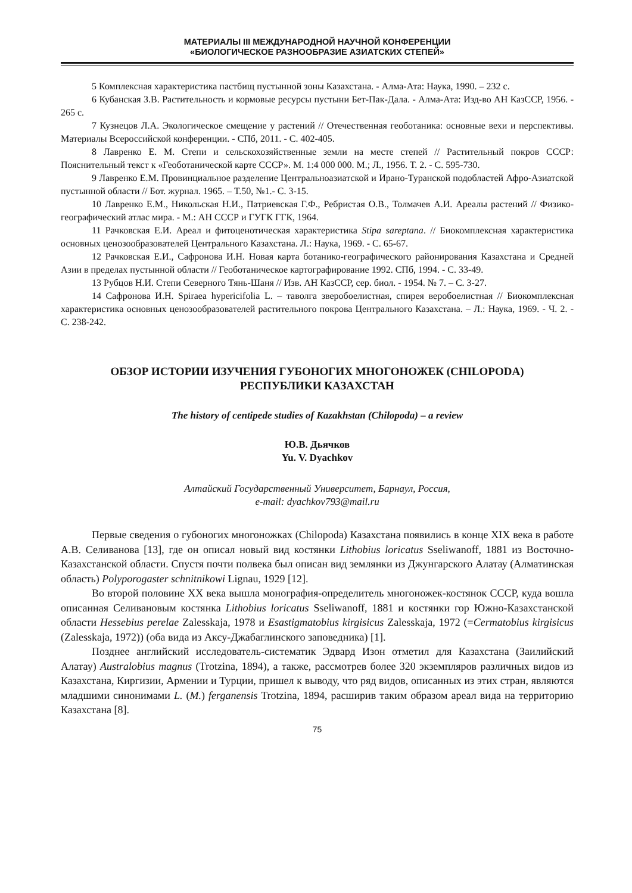МАТЕРИАЛЫ III МЕЖДУНАРОДНОЙ НАУЧНОЙ КОНФЕРЕНЦИИ
«БИОЛОГИЧЕСКОЕ РАЗНООБРАЗИЕ АЗИАТСКИХ СТЕПЕЙ»
5 Комплексная характеристика пастбищ пустынной зоны Казахстана. - Алма-Ата: Наука, 1990. – 232 с.
6 Кубанская З.В. Растительность и кормовые ресурсы пустыни Бет-Пак-Дала. - Алма-Ата: Изд-во АН КазССР, 1956. - 265 с.
7 Кузнецов Л.А. Экологическое смещение у растений // Отечественная геоботаника: основные вехи и перспективы. Материалы Всероссийской конференции. - СПб, 2011. - С. 402-405.
8 Лавренко Е. М. Степи и сельскохозяйственные земли на месте степей // Растительный покров СССР: Пояснительный текст к «Геоботанической карте СССР». М. 1:4 000 000. М.; Л., 1956. Т. 2. - С. 595-730.
9 Лавренко Е.М. Провинциальное разделение Центральноазиатской и Ирано-Туранской подобластей Афро-Азиатской пустынной области // Бот. журнал. 1965. – Т.50, №1.- С. 3-15.
10 Лавренко Е.М., Никольская Н.И., Патриевская Г.Ф., Ребристая О.В., Толмачев А.И. Ареалы растений // Физико-географический атлас мира. - М.: АН СССР и ГУГК ГГК, 1964.
11 Рачковская Е.И. Ареал и фитоценотическая характеристика Stipa sareptana. // Биокомплексная характеристика основных ценозообразователей Центрального Казахстана. Л.: Наука, 1969. - С. 65-67.
12 Рачковская Е.И., Сафронова И.Н. Новая карта ботанико-географического районирования Казахстана и Средней Азии в пределах пустынной области // Геоботаническое картографирование 1992. СПб, 1994. - С. 33-49.
13 Рубцов Н.И. Степи Северного Тянь-Шаня // Изв. АН КазССР, сер. биол. - 1954. № 7. – С. 3-27.
14 Сафронова И.Н. Spiraea hypericifolia L. – таволга зверобоелистная, спирея веробоелистная // Биокомплексная характеристика основных ценозообразователей растительного покрова Центрального Казахстана. – Л.: Наука, 1969. - Ч. 2. - С. 238-242.
ОБЗОР ИСТОРИИ ИЗУЧЕНИЯ ГУБОНОГИХ МНОГОНОЖЕК (CHILOPODA)
РЕСПУБЛИКИ КАЗАХСТАН
The history of centipede studies of Kazakhstan (Chilopoda) – a review
Ю.В. Дьячков
Yu. V. Dyachkov
Алтайский Государственный Университет, Барнаул, Россия,
e-mail: dyachkov793@mail.ru
Первые сведения о губоногих многоножках (Chilopoda) Казахстана появились в конце XIX века в работе А.В. Селиванова [13], где он описал новый вид костянки Lithobius loricatus Sseliwanoff, 1881 из Восточно-Казахстанской области. Спустя почти полвека был описан вид землянки из Джунгарского Алатау (Алматинская область) Polyporogaster schnitnikowi Lignau, 1929 [12].
Во второй половине XX века вышла монография-определитель многоножек-костянок СССР, куда вошла описанная Селивановым костянка Lithobius loricatus Sseliwanoff, 1881 и костянки гор Южно-Казахстанской области Hessebius perelae Zalesskaja, 1978 и Esastigmatobius kirgisicus Zalesskaja, 1972 (=Cermatobius kirgisicus (Zalesskaja, 1972)) (оба вида из Аксу-Джабаглинского заповедника) [1].
Позднее английский исследователь-систематик Эдвард Изон отметил для Казахстана (Заилийский Алатау) Australobius magnus (Trotzina, 1894), а также, рассмотрев более 320 экземпляров различных видов из Казахстана, Киргизии, Армении и Турции, пришел к выводу, что ряд видов, описанных из этих стран, являются младшими синонимами L. (M.) ferganensis Trotzina, 1894, расширив таким образом ареал вида на территорию Казахстана [8].
75